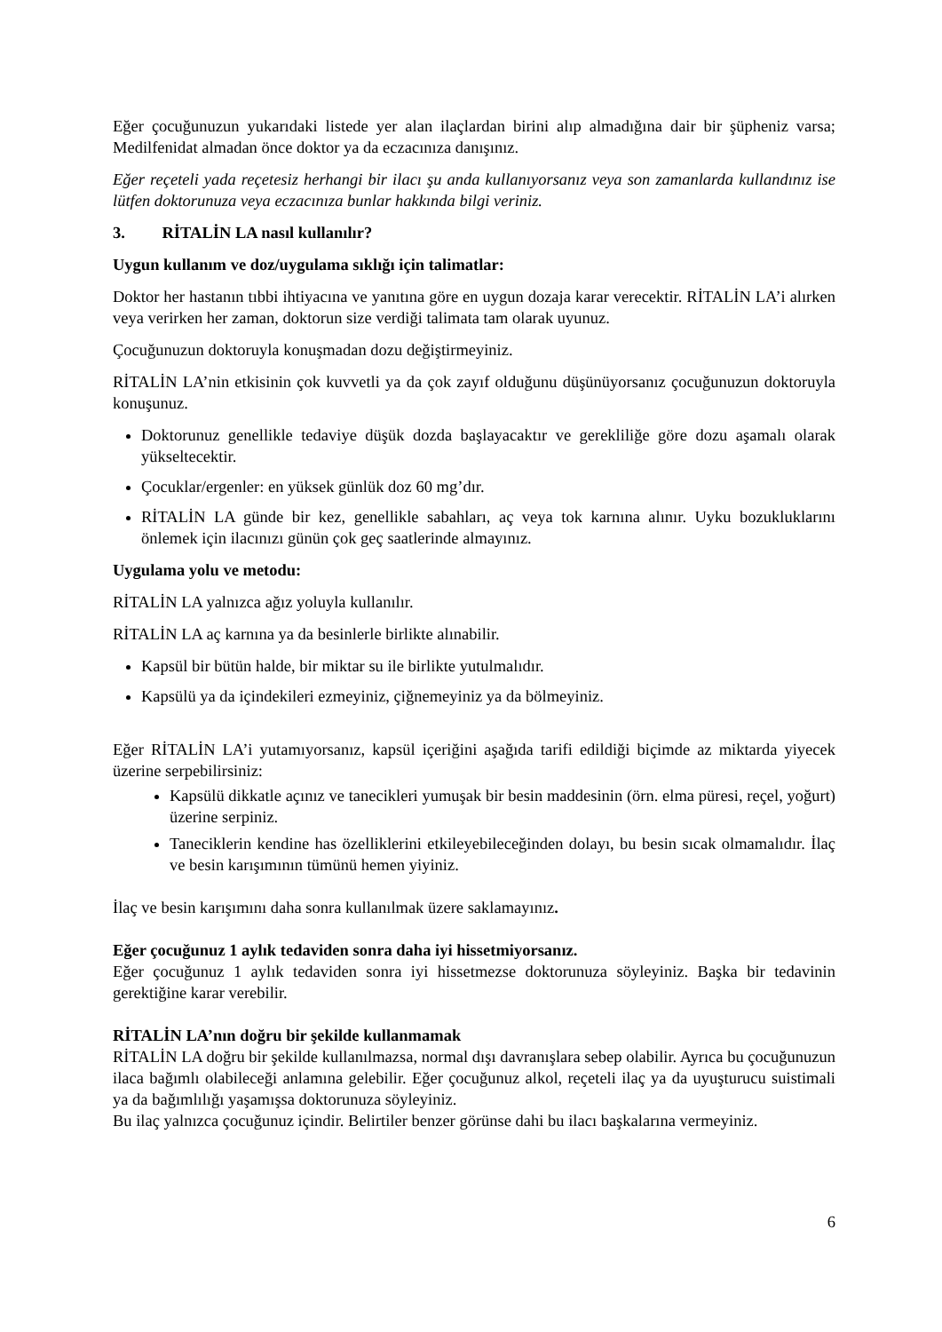Eğer çocuğunuzun yukarıdaki listede yer alan ilaçlardan birini alıp almadığına dair bir şüpheniz varsa; Medilfenidat almadan önce doktor ya da eczacınıza danışınız.
Eğer reçeteli yada reçetesiz herhangi bir ilacı şu anda kullanıyorsanız veya son zamanlarda kullandınız ise lütfen doktorunuza veya eczacınıza bunlar hakkında bilgi veriniz.
3. RİTALİN LA nasıl kullanılır?
Uygun kullanım ve doz/uygulama sıklığı için talimatlar:
Doktor her hastanın tıbbi ihtiyacına ve yanıtına göre en uygun dozaja karar verecektir. RİTALİN LA’i alırken veya verirken her zaman, doktorun size verdiği talimata tam olarak uyunuz.
Çocuğunuzun doktoruyla konuşmadan dozu değiştirmeyiniz.
RİTALİN LA’nin etkisinin çok kuvvetli ya da çok zayıf olduğunu düşünüyorsanız çocuğunuzun doktoruyla konuşunuz.
Doktorunuz genellikle tedaviye düşük dozda başlayacaktır ve gerekliliğe göre dozu aşamalı olarak yükseltecektir.
Çocuklar/ergenler: en yüksek günlük doz 60 mg’dır.
RİTALİN LA günde bir kez, genellikle sabahları, aç veya tok karnına alınır. Uyku bozukluklarını önlemek için ilacınızı günün çok geç saatlerinde almayınız.
Uygulama yolu ve metodu:
RİTALİN LA yalnızca ağız yoluyla kullanılır.
RİTALİN LA aç karnına ya da besinlerle birlikte alınabilir.
Kapsül bir bütün halde, bir miktar su ile birlikte yutulmalıdır.
Kapsülü ya da içindekileri ezmeyiniz, çiğnemeyiniz ya da bölmeyiniz.
Eğer RİTALİN LA’i yutamıyorsanız, kapsül içeriğini aşağıda tarifi edildiği biçimde az miktarda yiyecek üzerine serpebilirsiniz:
Kapsülü dikkatle açınız ve tanecikleri yumuşak bir besin maddesinin (örn. elma püresi, reçel, yoğurt) üzerine serpiniz.
Taneciklerin kendine has özelliklerini etkileyebileceğinden dolayı, bu besin sıcak olmamalıdır. İlaç ve besin karışımının tümünü hemen yiyiniz.
İlaç ve besin karışımını daha sonra kullanılmak üzere saklamayınız.
Eğer çocuğunuz 1 aylık tedaviden sonra daha iyi hissetmiyorsanız.
Eğer çocuğunuz 1 aylık tedaviden sonra iyi hissetmezse doktorunuza söyleyiniz. Başka bir tedavinin gerektiğine karar verebilir.
RİTALİN LA’nın doğru bir şekilde kullanmamak
RİTALİN LA doğru bir şekilde kullanılmazsa, normal dışı davranışlara sebep olabilir. Ayrıca bu çocuğunuzun ilaca bağımlı olabileceği anlamına gelebilir. Eğer çocuğunuz alkol, reçeteli ilaç ya da uyuşturucu suistimali ya da bağımlılığı yaşamışsa doktorunuza söyleyiniz.
Bu ilaç yalnızca çocuğunuz içindir. Belirtiler benzer görünse dahi bu ilacı başkalarına vermeyiniz.
6